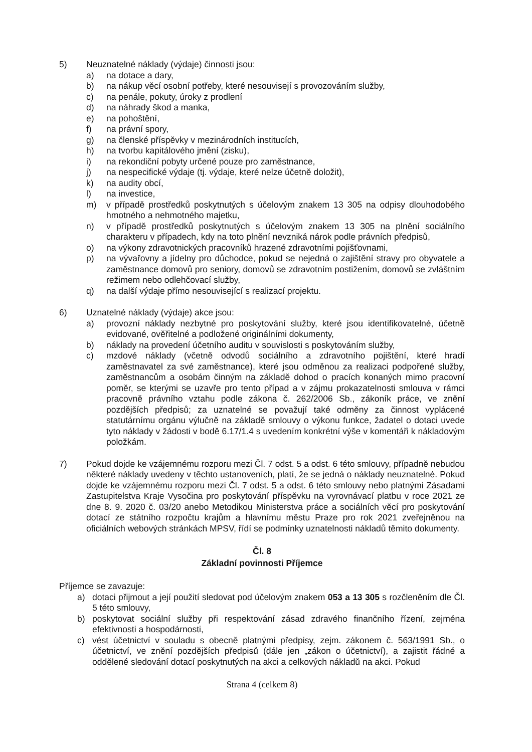5) Neuznatelné náklady (výdaje) činnosti jsou:
a) na dotace a dary,
b) na nákup věcí osobní potřeby, které nesouvisejí s provozováním služby,
c) na penále, pokuty, úroky z prodlení
d) na náhrady škod a manka,
e) na pohoštění,
f) na právní spory,
g) na členské příspěvky v mezinárodních institucích,
h) na tvorbu kapitálového jmění (zisku),
i) na rekondiční pobyty určené pouze pro zaměstnance,
j) na nespecifické výdaje (tj. výdaje, které nelze účetně doložit),
k) na audity obcí,
l) na investice,
m) v případě prostředků poskytnutých s účelovým znakem 13 305 na odpisy dlouhodobého hmotného a nehmotného majetku,
n) v případě prostředků poskytnutých s účelovým znakem 13 305 na plnění sociálního charakteru v případech, kdy na toto plnění nevzniká nárok podle právních předpisů,
o) na výkony zdravotnických pracovníků hrazené zdravotními pojišťovnami,
p) na vývařovny a jídelny pro důchodce, pokud se nejedná o zajištění stravy pro obyvatele a zaměstnance domovů pro seniory, domovů se zdravotním postižením, domovů se zvláštním režimem nebo odlehčovací služby,
q) na další výdaje přímo nesouvisející s realizací projektu.
6) Uznatelné náklady (výdaje) akce jsou:
a) provozní náklady nezbytné pro poskytování služby, které jsou identifikovatelné, účetně evidované, ověřitelné a podložené originálními dokumenty,
b) náklady na provedení účetního auditu v souvislosti s poskytováním služby,
c) mzdové náklady (včetně odvodů sociálního a zdravotního pojištění, které hradí zaměstnavatel za své zaměstnance), které jsou odměnou za realizaci podpořené služby, zaměstnancům a osobám činným na základě dohod o pracích konaných mimo pracovní poměr, se kterými se uzavře pro tento případ a v zájmu prokazatelnosti smlouva v rámci pracovně právního vztahu podle zákona č. 262/2006 Sb., zákoník práce, ve znění pozdějších předpisů; za uznatelné se považují také odměny za činnost vyplácené statutárnímu orgánu výlučně na základě smlouvy o výkonu funkce, žadatel o dotaci uvede tyto náklady v žádosti v bodě 6.17/1.4 s uvedením konkrétní výše v komentáři k nákladovým položkám.
7) Pokud dojde ke vzájemnému rozporu mezi Čl. 7 odst. 5 a odst. 6 této smlouvy, případně nebudou některé náklady uvedeny v těchto ustanoveních, platí, že se jedná o náklady neuznatelné. Pokud dojde ke vzájemnému rozporu mezi Čl. 7 odst. 5 a odst. 6 této smlouvy nebo platnými Zásadami Zastupitelstva Kraje Vysočina pro poskytování příspěvku na vyrovnávací platbu v roce 2021 ze dne 8. 9. 2020 č. 03/20 anebo Metodikou Ministerstva práce a sociálních věcí pro poskytování dotací ze státního rozpočtu krajům a hlavnímu městu Praze pro rok 2021 zveřejněnou na oficiálních webových stránkách MPSV, řídí se podmínky uznatelnosti nákladů těmito dokumenty.
Čl. 8
Základní povinnosti Příjemce
Příjemce se zavazuje:
a) dotaci přijmout a její použití sledovat pod účelovým znakem 053 a 13 305 s rozčleněním dle Čl. 5 této smlouvy,
b) poskytovat sociální služby při respektování zásad zdravého finančního řízení, zejména efektivnosti a hospodárnosti,
c) vést účetnictví v souladu s obecně platnými předpisy, zejm. zákonem č. 563/1991 Sb., o účetnictví, ve znění pozdějších předpisů (dále jen „zákon o účetnictví), a zajistit řádné a oddělené sledování dotací poskytnutých na akci a celkových nákladů na akci. Pokud
Strana 4 (celkem 8)